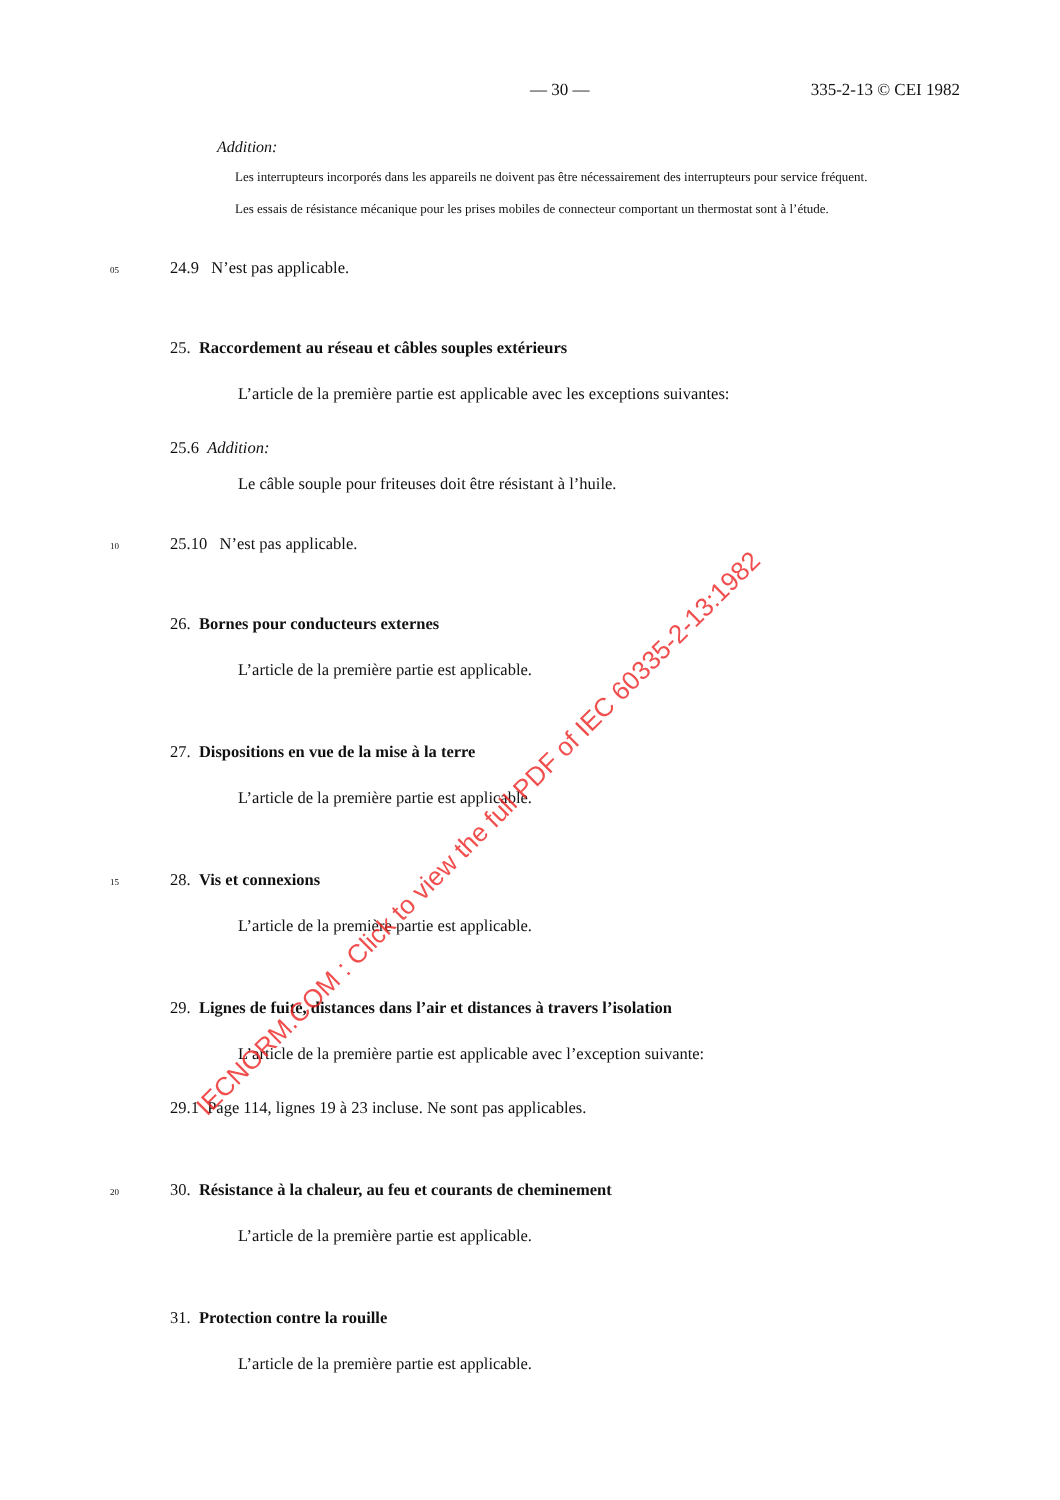— 30 — 335-2-13 © CEI 1982
Addition:
Les interrupteurs incorporés dans les appareils ne doivent pas être nécessairement des interrupteurs pour service fréquent.
Les essais de résistance mécanique pour les prises mobiles de connecteur comportant un thermostat sont à l’étude.
05 24.9 N’est pas applicable.
25. Raccordement au réseau et câbles souples extérieurs
L’article de la première partie est applicable avec les exceptions suivantes:
25.6 Addition:
Le câble souple pour friteuses doit être résistant à l’huile.
10 25.10 N’est pas applicable.
26. Bornes pour conducteurs externes
L’article de la première partie est applicable.
27. Dispositions en vue de la mise à la terre
L’article de la première partie est applicable.
15 28. Vis et connexions
L’article de la première partie est applicable.
29. Lignes de fuite, distances dans l’air et distances à travers l’isolation
L’article de la première partie est applicable avec l’exception suivante:
29.1 Page 114, lignes 19 à 23 incluse. Ne sont pas applicables.
20 30. Résistance à la chaleur, au feu et courants de cheminement
L’article de la première partie est applicable.
31. Protection contre la rouille
L’article de la première partie est applicable.
IECNORM.COM : Click to view the full PDF of IEC 60335-2-13:1982